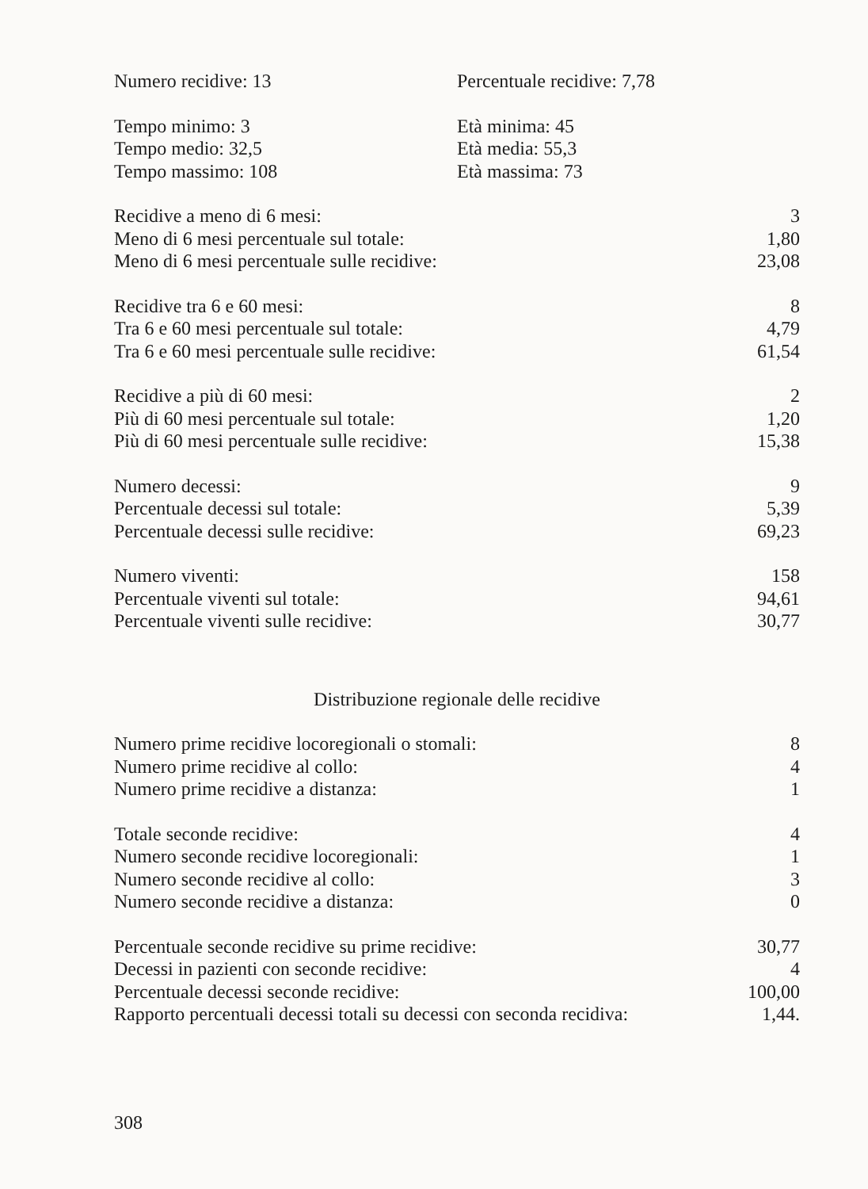| Numero recidive: 13 | Percentuale recidive: 7,78 |
| Tempo minimo: 3 | Età minima: 45 |
| Tempo medio: 32,5 | Età media: 55,3 |
| Tempo massimo: 108 | Età massima: 73 |
| Recidive a meno di 6 mesi: | 3 |
| Meno di 6 mesi percentuale sul totale: | 1,80 |
| Meno di 6 mesi percentuale sulle recidive: | 23,08 |
| Recidive tra 6 e 60 mesi: | 8 |
| Tra 6 e 60 mesi percentuale sul totale: | 4,79 |
| Tra 6 e 60 mesi percentuale sulle recidive: | 61,54 |
| Recidive a più di 60 mesi: | 2 |
| Più di 60 mesi percentuale sul totale: | 1,20 |
| Più di 60 mesi percentuale sulle recidive: | 15,38 |
| Numero decessi: | 9 |
| Percentuale decessi sul totale: | 5,39 |
| Percentuale decessi sulle recidive: | 69,23 |
| Numero viventi: | 158 |
| Percentuale viventi sul totale: | 94,61 |
| Percentuale viventi sulle recidive: | 30,77 |
Distribuzione regionale delle recidive
| Numero prime recidive locoregionali o stomali: | 8 |
| Numero prime recidive al collo: | 4 |
| Numero prime recidive a distanza: | 1 |
| Totale seconde recidive: | 4 |
| Numero seconde recidive locoregionali: | 1 |
| Numero seconde recidive al collo: | 3 |
| Numero seconde recidive a distanza: | 0 |
| Percentuale seconde recidive su prime recidive: | 30,77 |
| Decessi in pazienti con seconde recidive: | 4 |
| Percentuale decessi seconde recidive: | 100,00 |
| Rapporto percentuali decessi totali su decessi con seconda recidiva: | 1,44. |
308